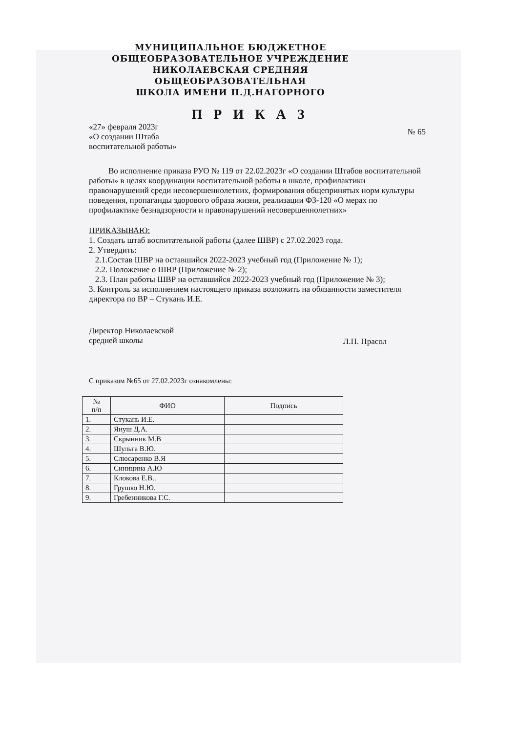МУНИЦИПАЛЬНОЕ БЮДЖЕТНОЕ
ОБЩЕОБРАЗОВАТЕЛЬНОЕ УЧРЕЖДЕНИЕ
НИКОЛАЕВСКАЯ СРЕДНЯЯ
ОБЩЕОБРАЗОВАТЕЛЬНАЯ
ШКОЛА ИМЕНИ П.Д.НАГОРНОГО
П Р И К А З
«27» февраля 2023г
«О создании Штаба
воспитательной работы» № 65
Во исполнение приказа РУО № 119 от 22.02.2023г «О создании Штабов воспитательной работы» в целях координации воспитательной работы в школе, профилактики правонарушений среди несовершеннолетних, формирования общепринятых норм культуры поведения, пропаганды здорового образа жизни, реализации ФЗ-120 «О мерах по профилактике безнадзорности и правонарушений несовершеннолетних»
ПРИКАЗЫВАЮ:
1. Создать штаб воспитательной работы (далее ШВР) с 27.02.2023 года.
2. Утвердить:
2.1.Состав ШВР на оставшийся 2022-2023 учебный год (Приложение № 1);
2.2. Положение о ШВР (Приложение № 2);
2.3. План работы ШВР на оставшийся 2022-2023 учебный год (Приложение № 3);
3. Контроль за исполнением настоящего приказа возложить на обязанности заместителя директора по ВР – Стукань И.Е.
Директор Николаевской
средней школы Л.П. Прасол
С приказом №65 от 27.02.2023г ознакомлены:
| № п/п | ФИО | Подпись |
| --- | --- | --- |
| 1. | Стукань И.Е. | |
| 2. | Януш Д.А. | |
| 3. | Скрынник М.В | |
| 4. | Шульга В.Ю. | |
| 5. | Слюсаренко В.Я | |
| 6. | Синицина А.Ю | |
| 7. | Клокова Е.В.. | |
| 8. | Грушко Н.Ю. | |
| 9. | Гребенникова Г.С. | |